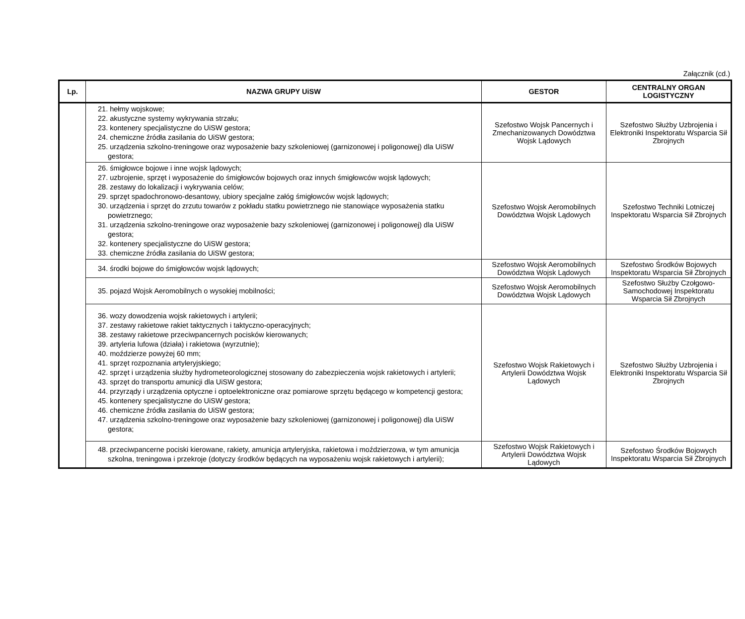Załącznik (cd.)
| Lp. | NAZWA GRUPY UiSW | GESTOR | CENTRALNY ORGAN LOGISTYCZNY |
| --- | --- | --- | --- |
| | 21. hełmy wojskowe; 22. akustyczne systemy wykrywania strzału; 23. kontenery specjalistyczne do UiSW gestora; 24. chemiczne źródła zasilania do UiSW gestora; 25. urządzenia szkolno-treningowe oraz wyposażenie bazy szkoleniowej (garnizonowej i poligonowej) dla UiSW gestora; | Szefostwo Wojsk Pancernych i Zmechanizowanych Dowództwa Wojsk Lądowych | Szefostwo Służby Uzbrojenia i Elektroniki Inspektoratu Wsparcia Sił Zbrojnych |
| | 26. śmigłowce bojowe i inne wojsk lądowych; 27. uzbrojenie, sprzęt i wyposażenie do śmigłowców bojowych oraz innych śmigłowców wojsk lądowych; 28. zestawy do lokalizacji i wykrywania celów; 29. sprzęt spadochronowo-desantowy, ubiory specjalne załóg śmigłowców wojsk lądowych; 30. urządzenia i sprzęt do zrzutu towarów z pokładu statku powietrznego nie stanowiące wyposażenia statku powietrznego; 31. urządzenia szkolno-treningowe oraz wyposażenie bazy szkoleniowej (garnizonowej i poligonowej) dla UiSW gestora; 32. kontenery specjalistyczne do UiSW gestora; 33. chemiczne źródła zasilania do UiSW gestora; | Szefostwo Wojsk Aeromobilnych Dowództwa Wojsk Lądowych | Szefostwo Techniki Lotniczej Inspektoratu Wsparcia Sił Zbrojnych |
| | 34. środki bojowe do śmigłowców wojsk lądowych; | Szefostwo Wojsk Aeromobilnych Dowództwa Wojsk Lądowych | Szefostwo Środków Bojowych Inspektoratu Wsparcia Sił Zbrojnych |
| | 35. pojazd Wojsk Aeromobilnych o wysokiej mobilności; | Szefostwo Wojsk Aeromobilnych Dowództwa Wojsk Lądowych | Szefostwo Służby Czołgowo-Samochodowej Inspektoratu Wsparcia Sił Zbrojnych |
| | 36. wozy dowodzenia wojsk rakietowych i artylerii; 37. zestawy rakietowe rakiet taktycznych i taktyczno-operacyjnych; 38. zestawy rakietowe przeciwpancernych pocisków kierowanych; 39. artyleria lufowa (działa) i rakietowa (wyrzutnie); 40. moździerze powyżej 60 mm; 41. sprzęt rozpoznania artyleryjskiego; 42. sprzęt i urządzenia służby hydrometeorologicznej stosowany do zabezpieczenia wojsk rakietowych i artylerii; 43. sprzęt do transportu amunicji dla UiSW gestora; 44. przyrządy i urządzenia optyczne i optoelektroniczne oraz pomiarowe sprzętu będącego w kompetencji gestora; 45. kontenery specjalistyczne do UiSW gestora; 46. chemiczne źródła zasilania do UiSW gestora; 47. urządzenia szkolno-treningowe oraz wyposażenie bazy szkoleniowej (garnizonowej i poligonowej) dla UiSW gestora; | Szefostwo Wojsk Rakietowych i Artylerii Dowództwa Wojsk Lądowych | Szefostwo Służby Uzbrojenia i Elektroniki Inspektoratu Wsparcia Sił Zbrojnych |
| | 48. przeciwpancerne pociski kierowane, rakiety, amunicja artyleryjska, rakietowa i moździerzowa, w tym amunicja szkolna, treningowa i przekroje (dotyczy środków będących na wyposażeniu wojsk rakietowych i artylerii); | Szefostwo Wojsk Rakietowych i Artylerii Dowództwa Wojsk Lądowych | Szefostwo Środków Bojowych Inspektoratu Wsparcia Sił Zbrojnych |